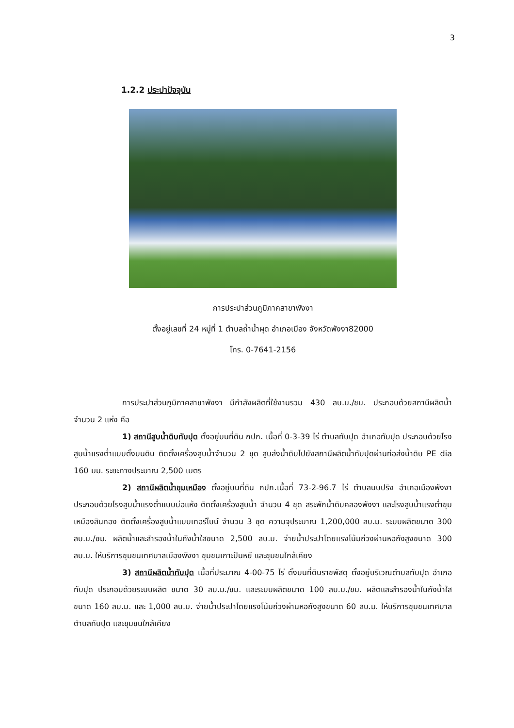3
1.2.2 ประปาปัจจุบัน
การประปาส่วนภูมิภาคสาขาพังงา
ตั้งอยู่เลขที่ 24 หมู่ที่ 1 ตำบลถ้ำน้ำผุด อำเภอเมือง จังหวัดพังงา82000
โทร. 0-7641-2156
การประปาส่วนภูมิภาคสาขาพังงา มีกำลังผลิตที่ใช้งานรวม 430 ลบ.ม./ชม. ประกอบด้วยสถานีผลิตน้ำจำนวน 2 แห่ง คือ
1) สถานีสูบน้ำดิบทับปุด ตั้งอยู่บนที่ดิน กปภ. เนื้อที่ 0-3-39 ไร่ ตำบลทับปุด อำเภอทับปุด ประกอบด้วยโรงสูบน้ำแรงต่ำแบบตั้งบนดิน ติดตั้งเครื่องสูบน้ำจำนวน 2 ชุด สูบส่งน้ำดิบไปยังสถานีผลิตน้ำทับปุดผ่านท่อส่งน้ำดิบ PE dia 160 มม. ระยะทางประมาณ 2,500 เมตร
2) สถานีผลิตน้ำขุมเหมือง ตั้งอยู่บนที่ดิน กปภ.เนื้อที่ 73-2-96.7 ไร่ ตำบลนบปริง อำเภอเมืองพังงา ประกอบด้วยโรงสูบน้ำแรงต่ำแบบบ่อแห้ง ติดตั้งเครื่องสูบน้ำ จำนวน 4 ชุด สระพักน้ำดิบคลองพังงา และโรงสูบน้ำแรงต่ำขุมเหมืองสินทอง ติดตั้งเครื่องสูบน้ำแบบเทอร์ไบน์ จำนวน 3 ชุด ความจุประมาณ 1,200,000 ลบ.ม. ระบบผลิตขนาด 300 ลบ.ม./ชม. ผลิตน้ำและสำรองน้ำในถังน้ำใสขนาด 2,500 ลบ.ม. จ่ายน้ำประปาโดยแรงโน้มถ่วงผ่านหอถังสูงขนาด 300 ลบ.ม. ให้บริการชุมชนเทศบาลเมืองพังงา ชุมชนเกาะปันหยี และชุมชนใกล้เคียง
3) สถานีผลิตน้ำทับปุด เนื้อที่ประมาณ 4-00-75 ไร่ ตั้งบนที่ดินราชพัสดุ ตั้งอยู่บริเวณตำบลทับปุด อำเภอทับปุด ประกอบด้วยระบบผลิต ขนาด 30 ลบ.ม./ชม. และระบบผลิตขนาด 100 ลบ.ม./ชม. ผลิตและสำรองน้ำในถังน้ำใส ขนาด 160 ลบ.ม. และ 1,000 ลบ.ม. จ่ายน้ำประปาโดยแรงโน้มถ่วงผ่านหอถังสูงขนาด 60 ลบ.ม. ให้บริการชุมชนเทศบาลตำบลทับปุด และชุมชนใกล้เคียง